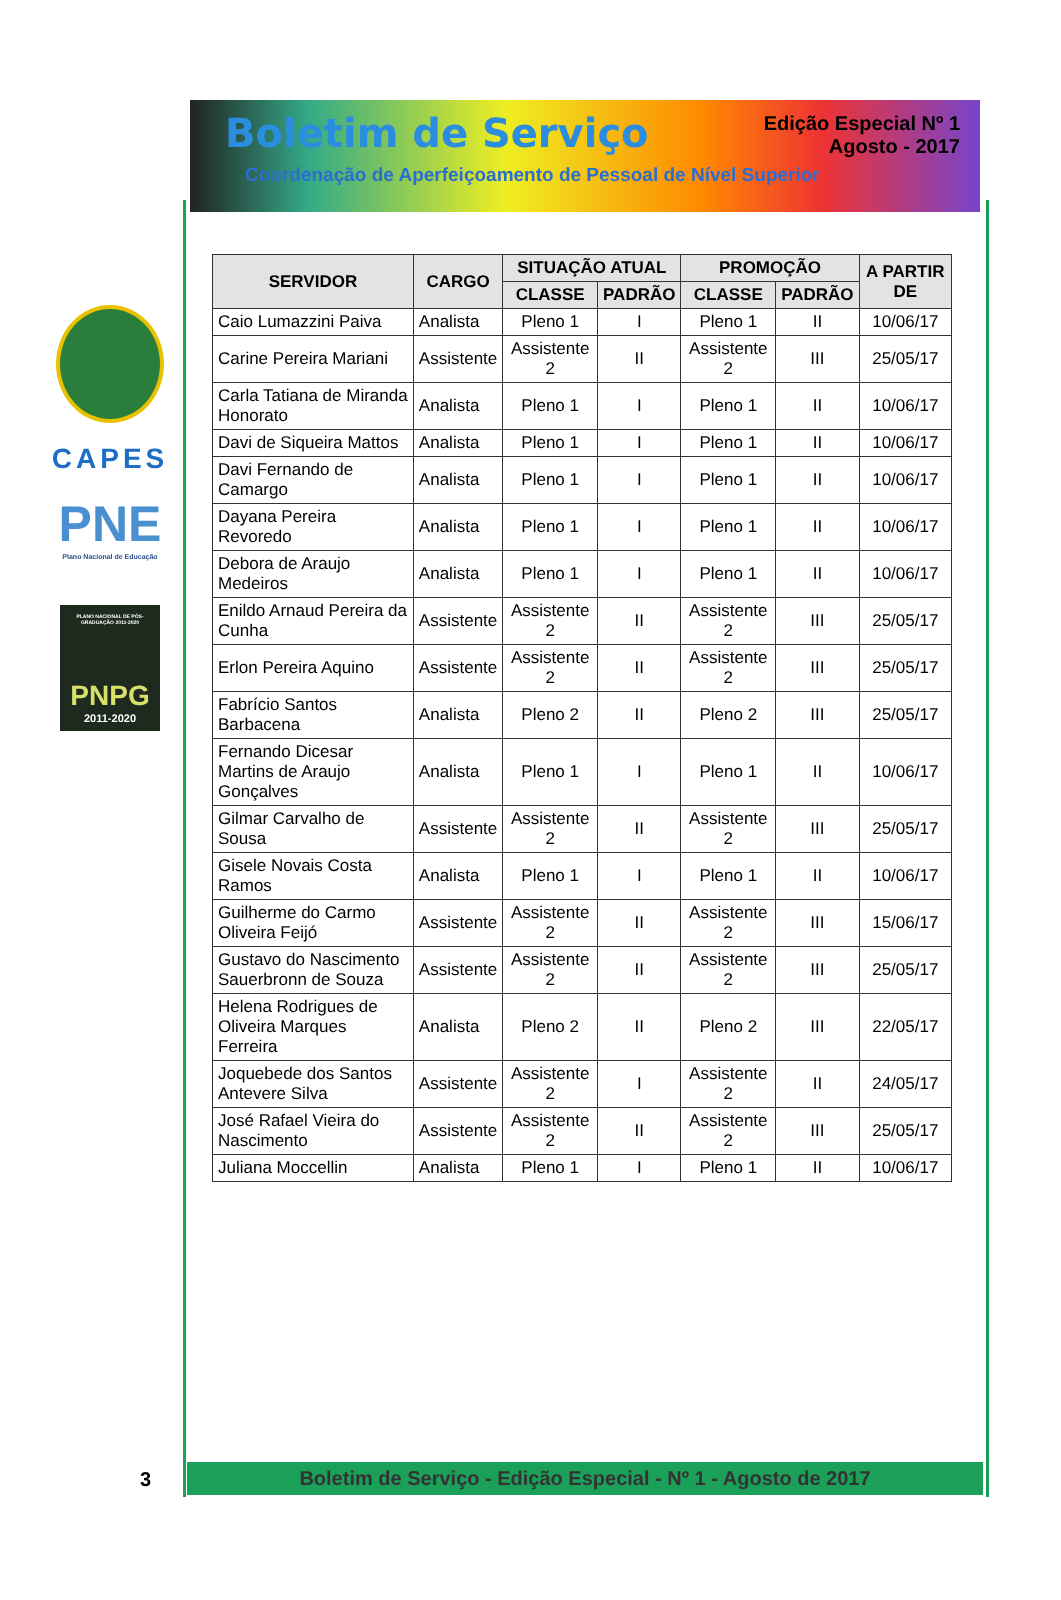CAPES
PNE
Plano Nacional de Educação
PLANO NACIONAL DE PÓS-GRADUAÇÃO 2011-2020
PNPG
2011-2020
Boletim de Serviço
Edição Especial Nº 1
Agosto - 2017
Coordenação de Aperfeiçoamento de Pessoal de Nível Superior
| SERVIDOR | CARGO | SITUAÇÃO ATUAL | | PROMOÇÃO | | A PARTIR DE |
| --- | --- | --- | --- | --- | --- | --- |
| | | CLASSE | PADRÃO | CLASSE | PADRÃO | |
| Caio Lumazzini Paiva | Analista | Pleno 1 | I | Pleno 1 | II | 10/06/17 |
| Carine Pereira Mariani | Assistente | Assistente 2 | II | Assistente 2 | III | 25/05/17 |
| Carla Tatiana de Miranda Honorato | Analista | Pleno 1 | I | Pleno 1 | II | 10/06/17 |
| Davi de Siqueira Mattos | Analista | Pleno 1 | I | Pleno 1 | II | 10/06/17 |
| Davi Fernando de Camargo | Analista | Pleno 1 | I | Pleno 1 | II | 10/06/17 |
| Dayana Pereira Revoredo | Analista | Pleno 1 | I | Pleno 1 | II | 10/06/17 |
| Debora de Araujo Medeiros | Analista | Pleno 1 | I | Pleno 1 | II | 10/06/17 |
| Enildo Arnaud Pereira da Cunha | Assistente | Assistente 2 | II | Assistente 2 | III | 25/05/17 |
| Erlon Pereira Aquino | Assistente | Assistente 2 | II | Assistente 2 | III | 25/05/17 |
| Fabrício Santos Barbacena | Analista | Pleno 2 | II | Pleno 2 | III | 25/05/17 |
| Fernando Dicesar Martins de Araujo Gonçalves | Analista | Pleno 1 | I | Pleno 1 | II | 10/06/17 |
| Gilmar Carvalho de Sousa | Assistente | Assistente 2 | II | Assistente 2 | III | 25/05/17 |
| Gisele Novais Costa Ramos | Analista | Pleno 1 | I | Pleno 1 | II | 10/06/17 |
| Guilherme do Carmo Oliveira Feijó | Assistente | Assistente 2 | II | Assistente 2 | III | 15/06/17 |
| Gustavo do Nascimento Sauerbronn de Souza | Assistente | Assistente 2 | II | Assistente 2 | III | 25/05/17 |
| Helena Rodrigues de Oliveira Marques Ferreira | Analista | Pleno 2 | II | Pleno 2 | III | 22/05/17 |
| Joquebede dos Santos Antevere Silva | Assistente | Assistente 2 | I | Assistente 2 | II | 24/05/17 |
| José Rafael Vieira do Nascimento | Assistente | Assistente 2 | II | Assistente 2 | III | 25/05/17 |
| Juliana Moccellin | Analista | Pleno 1 | I | Pleno 1 | II | 10/06/17 |
3 Boletim de Serviço - Edição Especial - Nº 1 - Agosto de 2017